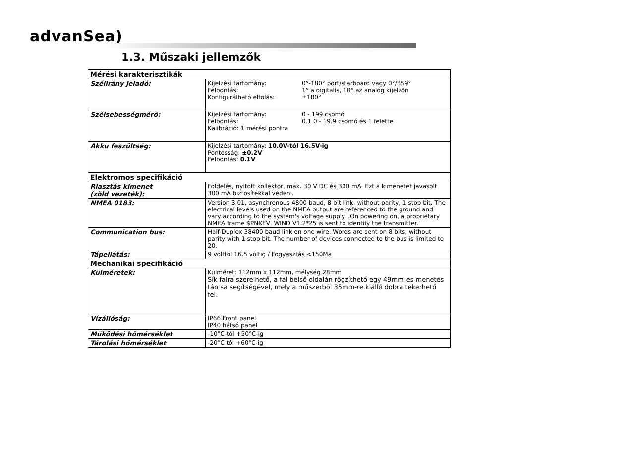advanSea)
1.3. Műszaki jellemzők
| Mérési karakterisztikák | |
| --- | --- |
| Szélirány jeladó: | Kijelzési tartomány: 0°-180° port/starboard vagy 0°/359° Felbontás: 1° a digitalis, 10° az analóg kijelzőn Konfigurálható eltolás: ±180° |
| Szélsebességmérő: | Kijelzési tartomány: 0 - 199 csomó Felbontás: 0.1 0 - 19.9 csomó és 1 felette Kalibráció: 1 mérési pontra |
| Akku feszültség: | Kijelzési tartomány: 10.0V-tól 16.5V-ig Pontosság: ±0.2V Felbontás: 0.1V |
| Elektromos specifikáció | |
| Riasztás kimenet (zöld vezeték): | Földelés, nyitott kollektor, max. 30 V DC és 300 mA. Ezt a kimenetet javasolt 300 mA biztosítékkal védeni. |
| NMEA 0183: | Version 3.01, asynchronous 4800 baud, 8 bit link, without parity, 1 stop bit. The electrical levels used on the NMEA output are referenced to the ground and vary according to the system's voltage supply. .On powering on, a proprietary NMEA frame $PNKEV, WIND V1.2*25 is sent to identify the transmitter. |
| Communication bus: | Half-Duplex 38400 baud link on one wire. Words are sent on 8 bits, without parity with 1 stop bit. The number of devices connected to the bus is limited to 20. |
| Tápellátás: | 9 volttól 16.5 voltig / Fogyasztás <150Ma |
| Mechanikai specifikáció | |
| Külméretek: | Külméret: 112mm x 112mm, mélység 28mm Sík falra szerelhető, a fal belső oldalán rögzíthető egy 49mm-es menetes tárcsa segítségével, mely a műszerből 35mm-re kiálló dobra tekerhető fel. |
| Vízállóság: | IP66 Front panel IP40 hátsó panel |
| Működési hőmérséklet | -10°C-tól +50°C-ig |
| Tárolási hőmérséklet | -20°C tól +60°C-ig |